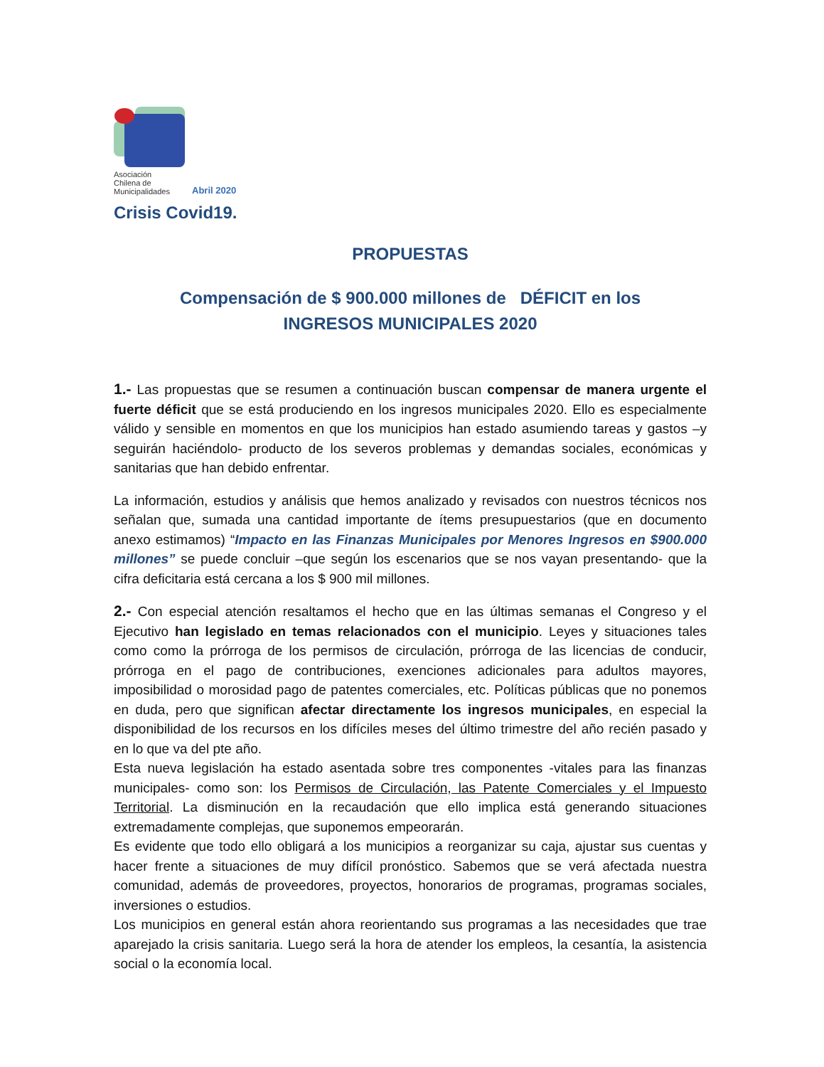Asociación
Chilena de
Municipalidades
Abril 2020
Crisis Covid19.
PROPUESTAS
Compensación de $ 900.000 millones de DÉFICIT en los
INGRESOS MUNICIPALES 2020
1.- Las propuestas que se resumen a continuación buscan compensar de manera urgente el fuerte déficit que se está produciendo en los ingresos municipales 2020. Ello es especialmente válido y sensible en momentos en que los municipios han estado asumiendo tareas y gastos –y seguirán haciéndolo- producto de los severos problemas y demandas sociales, económicas y sanitarias que han debido enfrentar.
La información, estudios y análisis que hemos analizado y revisados con nuestros técnicos nos señalan que, sumada una cantidad importante de ítems presupuestarios (que en documento anexo estimamos) “Impacto en las Finanzas Municipales por Menores Ingresos en $900.000 millones” se puede concluir –que según los escenarios que se nos vayan presentando- que la cifra deficitaria está cercana a los $ 900 mil millones.
2.- Con especial atención resaltamos el hecho que en las últimas semanas el Congreso y el Ejecutivo han legislado en temas relacionados con el municipio. Leyes y situaciones tales como como la prórroga de los permisos de circulación, prórroga de las licencias de conducir, prórroga en el pago de contribuciones, exenciones adicionales para adultos mayores, imposibilidad o morosidad pago de patentes comerciales, etc. Políticas públicas que no ponemos en duda, pero que significan afectar directamente los ingresos municipales, en especial la disponibilidad de los recursos en los difíciles meses del último trimestre del año recién pasado y en lo que va del pte año.
Esta nueva legislación ha estado asentada sobre tres componentes -vitales para las finanzas municipales- como son: los Permisos de Circulación, las Patente Comerciales y el Impuesto Territorial. La disminución en la recaudación que ello implica está generando situaciones extremadamente complejas, que suponemos empeorarán.
Es evidente que todo ello obligará a los municipios a reorganizar su caja, ajustar sus cuentas y hacer frente a situaciones de muy difícil pronóstico. Sabemos que se verá afectada nuestra comunidad, además de proveedores, proyectos, honorarios de programas, programas sociales, inversiones o estudios.
Los municipios en general están ahora reorientando sus programas a las necesidades que trae aparejado la crisis sanitaria. Luego será la hora de atender los empleos, la cesantía, la asistencia social o la economía local.